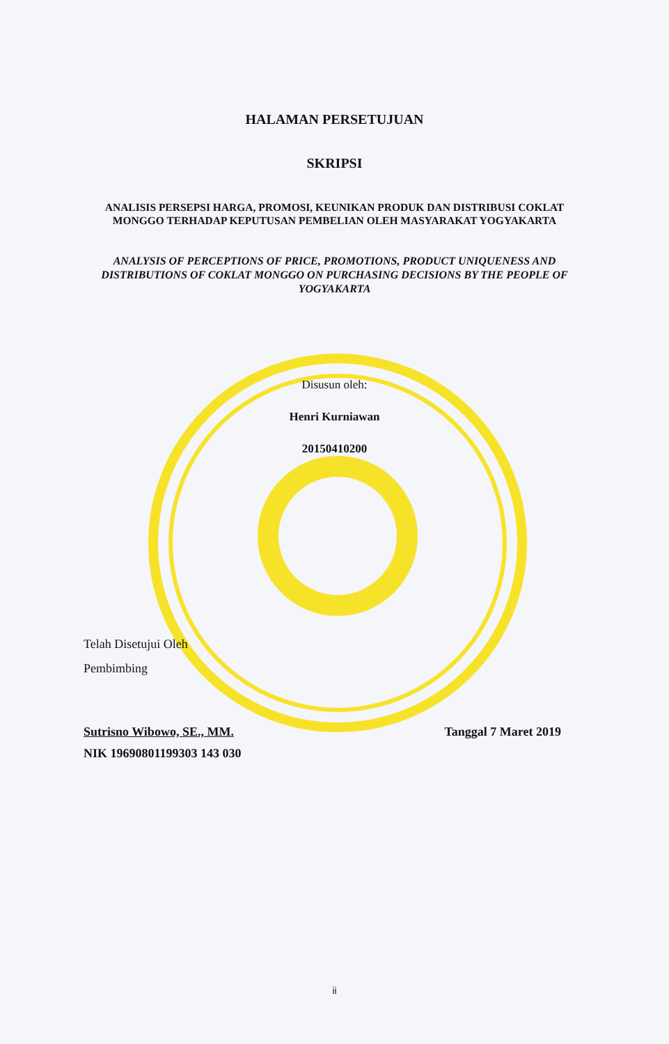HALAMAN PERSETUJUAN
SKRIPSI
ANALISIS PERSEPSI HARGA, PROMOSI, KEUNIKAN PRODUK DAN DISTRIBUSI COKLAT MONGGO TERHADAP KEPUTUSAN PEMBELIAN OLEH MASYARAKAT YOGYAKARTA
ANALYSIS OF PERCEPTIONS OF PRICE, PROMOTIONS, PRODUCT UNIQUENESS AND DISTRIBUTIONS OF COKLAT MONGGO ON PURCHASING DECISIONS BY THE PEOPLE OF YOGYAKARTA
Disusun oleh:
Henri Kurniawan
20150410200
Telah Disetujui Oleh
Pembimbing
Sutrisno Wibowo, SE., MM. Tanggal 7 Maret 2019
NIK 19690801199303 143 030
ii